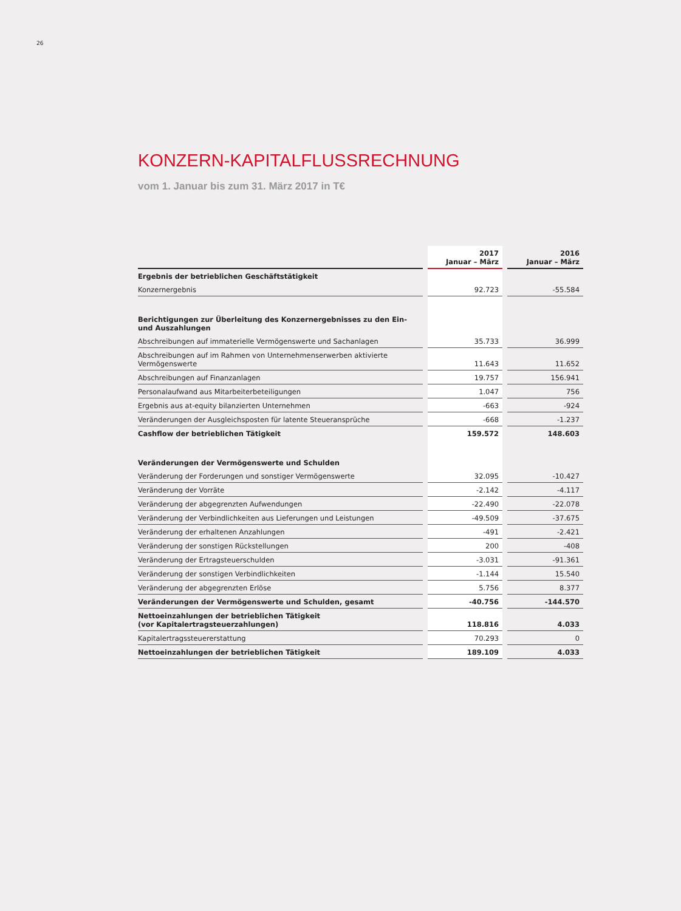26
KONZERN-KAPITALFLUSSRECHNUNG
vom 1. Januar bis zum 31. März 2017 in T€
| | | 2017 Januar – März | | 2016 Januar – März |
| Ergebnis der betrieblichen Geschäftstätigkeit | | | | |
| Konzernergebnis | | 92.723 | | -55.584 |
| Berichtigungen zur Überleitung des Konzernergebnisses zu den Ein- und Auszahlungen | | | | |
| Abschreibungen auf immaterielle Vermögenswerte und Sachanlagen | | 35.733 | | 36.999 |
| Abschreibungen auf im Rahmen von Unternehmenserwerben aktivierte Vermögenswerte | | 11.643 | | 11.652 |
| Abschreibungen auf Finanzanlagen | | 19.757 | | 156.941 |
| Personalaufwand aus Mitarbeiterbeteiligungen | | 1.047 | | 756 |
| Ergebnis aus at-equity bilanzierten Unternehmen | | -663 | | -924 |
| Veränderungen der Ausgleichsposten für latente Steueransprüche | | -668 | | -1.237 |
| Cashflow der betrieblichen Tätigkeit | | 159.572 | | 148.603 |
| Veränderungen der Vermögenswerte und Schulden | | | | |
| Veränderung der Forderungen und sonstiger Vermögenswerte | | 32.095 | | -10.427 |
| Veränderung der Vorräte | | -2.142 | | -4.117 |
| Veränderung der abgegrenzten Aufwendungen | | -22.490 | | -22.078 |
| Veränderung der Verbindlichkeiten aus Lieferungen und Leistungen | | -49.509 | | -37.675 |
| Veränderung der erhaltenen Anzahlungen | | -491 | | -2.421 |
| Veränderung der sonstigen Rückstellungen | | 200 | | -408 |
| Veränderung der Ertragsteuerschulden | | -3.031 | | -91.361 |
| Veränderung der sonstigen Verbindlichkeiten | | -1.144 | | 15.540 |
| Veränderung der abgegrenzten Erlöse | | 5.756 | | 8.377 |
| Veränderungen der Vermögenswerte und Schulden, gesamt | | -40.756 | | -144.570 |
| Nettoeinzahlungen der betrieblichen Tätigkeit (vor Kapitalertragsteuerzahlungen) | | 118.816 | | 4.033 |
| Kapitalertragssteuererstattung | | 70.293 | | 0 |
| Nettoeinzahlungen der betrieblichen Tätigkeit | | 189.109 | | 4.033 |